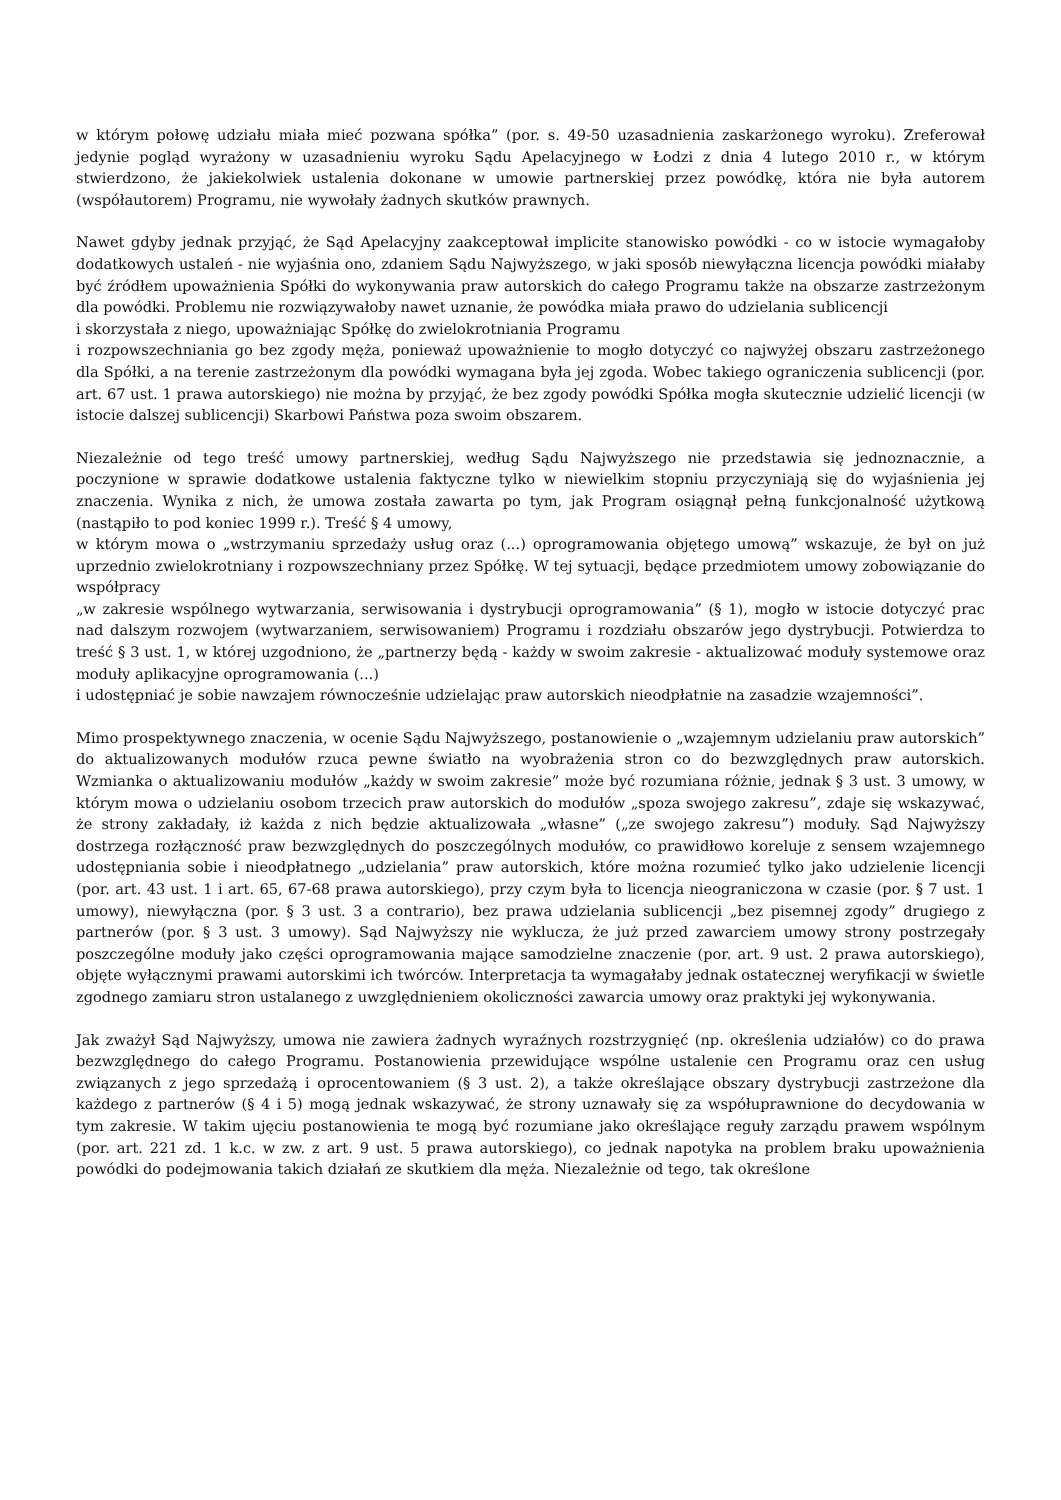w którym połowę udziału miała mieć pozwana spółka” (por. s. 49-50 uzasadnienia zaskarżonego wyroku). Zreferował jedynie pogląd wyrażony w uzasadnieniu wyroku Sądu Apelacyjnego w Łodzi z dnia 4 lutego 2010 r., w którym stwierdzono, że jakiekolwiek ustalenia dokonane w umowie partnerskiej przez powódkę, która nie była autorem (współautorem) Programu, nie wywołały żadnych skutków prawnych.
Nawet gdyby jednak przyjąć, że Sąd Apelacyjny zaakceptował implicite stanowisko powódki - co w istocie wymagałoby dodatkowych ustaleń - nie wyjaśnia ono, zdaniem Sądu Najwyższego, w jaki sposób niewyłączna licencja powódki miałaby być źródłem upoważnienia Spółki do wykonywania praw autorskich do całego Programu także na obszarze zastrzeżonym dla powódki. Problemu nie rozwiązywałoby nawet uznanie, że powódka miała prawo do udzielania sublicencji
i skorzystała z niego, upoważniając Spółkę do zwielokrotniania Programu
i rozpowszechniania go bez zgody męża, ponieważ upoważnienie to mogło dotyczyć co najwyżej obszaru zastrzeżonego dla Spółki, a na terenie zastrzeżonym dla powódki wymagana była jej zgoda. Wobec takiego ograniczenia sublicencji (por. art. 67 ust. 1 prawa autorskiego) nie można by przyjąć, że bez zgody powódki Spółka mogła skutecznie udzielić licencji (w istocie dalszej sublicencji) Skarbowi Państwa poza swoim obszarem.
Niezależnie od tego treść umowy partnerskiej, według Sądu Najwyższego nie przedstawia się jednoznacznie, a poczynione w sprawie dodatkowe ustalenia faktyczne tylko w niewielkim stopniu przyczyniają się do wyjaśnienia jej znaczenia. Wynika z nich, że umowa została zawarta po tym, jak Program osiągnął pełną funkcjonalność użytkową (nastąpiło to pod koniec 1999 r.). Treść § 4 umowy,
w którym mowa o „wstrzymaniu sprzedaży usług oraz (...) oprogramowania objętego umową” wskazuje, że był on już uprzednio zwielokrotniany i rozpowszechniany przez Spółkę. W tej sytuacji, będące przedmiotem umowy zobowiązanie do współpracy
„w zakresie wspólnego wytwarzania, serwisowania i dystrybucji oprogramowania” (§ 1), mogło w istocie dotyczyć prac nad dalszym rozwojem (wytwarzaniem, serwisowaniem) Programu i rozdziału obszarów jego dystrybucji. Potwierdza to treść § 3 ust. 1, w której uzgodniono, że „partnerzy będą - każdy w swoim zakresie - aktualizować moduły systemowe oraz moduły aplikacyjne oprogramowania (...)
i udostępniać je sobie nawzajem równocześnie udzielając praw autorskich nieodpłatnie na zasadzie wzajemności”.
Mimo prospektywnego znaczenia, w ocenie Sądu Najwyższego, postanowienie o „wzajemnym udzielaniu praw autorskich” do aktualizowanych modułów rzuca pewne światło na wyobrażenia stron co do bezwzględnych praw autorskich. Wzmianka o aktualizowaniu modułów „każdy w swoim zakresie” może być rozumiana różnie, jednak § 3 ust. 3 umowy, w którym mowa o udzielaniu osobom trzecich praw autorskich do modułów „spoza swojego zakresu”, zdaje się wskazywać, że strony zakładały, iż każda z nich będzie aktualizowała „własne” („ze swojego zakresu”) moduły. Sąd Najwyższy dostrzega rozłączność praw bezwzględnych do poszczególnych modułów, co prawidłowo koreluje z sensem wzajemnego udostępniania sobie i nieodpłatnego „udzielania” praw autorskich, które można rozumieć tylko jako udzielenie licencji (por. art. 43 ust. 1 i art. 65, 67-68 prawa autorskiego), przy czym była to licencja nieograniczona w czasie (por. § 7 ust. 1 umowy), niewyłączna (por. § 3 ust. 3 a contrario), bez prawa udzielania sublicencji „bez pisemnej zgody” drugiego z partnerów (por. § 3 ust. 3 umowy). Sąd Najwyższy nie wyklucza, że już przed zawarciem umowy strony postrzegały poszczególne moduły jako części oprogramowania mające samodzielne znaczenie (por. art. 9 ust. 2 prawa autorskiego), objęte wyłącznymi prawami autorskimi ich twórców. Interpretacja ta wymagałaby jednak ostatecznej weryfikacji w świetle zgodnego zamiaru stron ustalanego z uwzględnieniem okoliczności zawarcia umowy oraz praktyki jej wykonywania.
Jak zważył Sąd Najwyższy, umowa nie zawiera żadnych wyraźnych rozstrzygnięć (np. określenia udziałów) co do prawa bezwzględnego do całego Programu. Postanowienia przewidujące wspólne ustalenie cen Programu oraz cen usług związanych z jego sprzedażą i oprocentowaniem (§ 3 ust. 2), a także określające obszary dystrybucji zastrzeżone dla każdego z partnerów (§ 4 i 5) mogą jednak wskazywać, że strony uznawały się za współuprawnione do decydowania w tym zakresie. W takim ujęciu postanowienia te mogą być rozumiane jako określające reguły zarządu prawem wspólnym (por. art. 221 zd. 1 k.c. w zw. z art. 9 ust. 5 prawa autorskiego), co jednak napotyka na problem braku upoważnienia powódki do podejmowania takich działań ze skutkiem dla męża. Niezależnie od tego, tak określone